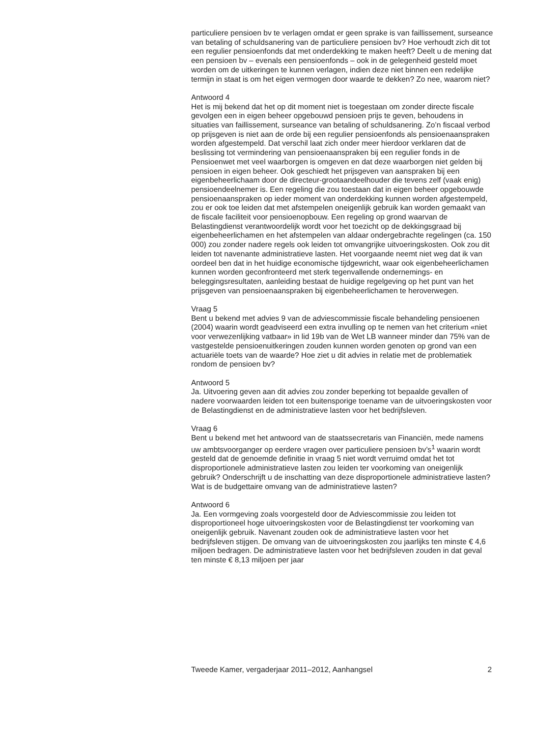particuliere pensioen bv te verlagen omdat er geen sprake is van faillissement, surseance van betaling of schuldsanering van de particuliere pensioen bv? Hoe verhoudt zich dit tot een regulier pensioenfonds dat met onderdekking te maken heeft? Deelt u de mening dat een pensioen bv – evenals een pensioenfonds – ook in de gelegenheid gesteld moet worden om de uitkeringen te kunnen verlagen, indien deze niet binnen een redelijke termijn in staat is om het eigen vermogen door waarde te dekken? Zo nee, waarom niet?
Antwoord 4
Het is mij bekend dat het op dit moment niet is toegestaan om zonder directe fiscale gevolgen een in eigen beheer opgebouwd pensioen prijs te geven, behoudens in situaties van faillissement, surseance van betaling of schuldsanering. Zo’n fiscaal verbod op prijsgeven is niet aan de orde bij een regulier pensioenfonds als pensioenaanspraken worden afgestempeld. Dat verschil laat zich onder meer hierdoor verklaren dat de beslissing tot vermindering van pensioenaanspraken bij een regulier fonds in de Pensioenwet met veel waarborgen is omgeven en dat deze waarborgen niet gelden bij pensioen in eigen beheer. Ook geschiedt het prijsgeven van aanspraken bij een eigenbeheerlichaam door de directeur-grootaandeelhouder die tevens zelf (vaak enig) pensioendeelnemer is. Een regeling die zou toestaan dat in eigen beheer opgebouwde pensioenaanspraken op ieder moment van onderdekking kunnen worden afgestempeld, zou er ook toe leiden dat met afstempelen oneigenlijk gebruik kan worden gemaakt van de fiscale faciliteit voor pensioenopbouw. Een regeling op grond waarvan de Belastingdienst verantwoordelijk wordt voor het toezicht op de dekkingsgraad bij eigenbeheerlichamen en het afstempelen van aldaar ondergebrachte regelingen (ca. 150 000) zou zonder nadere regels ook leiden tot omvangrijke uitvoeringskosten. Ook zou dit leiden tot navenante administratieve lasten. Het voorgaande neemt niet weg dat ik van oordeel ben dat in het huidige economische tijdgewricht, waar ook eigenbeheerlichamen kunnen worden geconfronteerd met sterk tegenvallende ondernemings- en beleggingsresultaten, aanleiding bestaat de huidige regelgeving op het punt van het prijsgeven van pensioenaanspraken bij eigenbeheerlichamen te heroverwegen.
Vraag 5
Bent u bekend met advies 9 van de adviescommissie fiscale behandeling pensioenen (2004) waarin wordt geadviseerd een extra invulling op te nemen van het criterium «niet voor verwezenlijking vatbaar» in lid 19b van de Wet LB wanneer minder dan 75% van de vastgestelde pensioenuitkeringen zouden kunnen worden genoten op grond van een actuariële toets van de waarde? Hoe ziet u dit advies in relatie met de problematiek rondom de pensioen bv?
Antwoord 5
Ja. Uitvoering geven aan dit advies zou zonder beperking tot bepaalde gevallen of nadere voorwaarden leiden tot een buitensporige toename van de uitvoeringskosten voor de Belastingdienst en de administratieve lasten voor het bedrijfsleven.
Vraag 6
Bent u bekend met het antwoord van de staatssecretaris van Financiën, mede namens uw ambtsvoorganger op eerdere vragen over particuliere pensioen bv’s<sup>1</sup> waarin wordt gesteld dat de genoemde definitie in vraag 5 niet wordt verruimd omdat het tot disproportionele administratieve lasten zou leiden ter voorkoming van oneigenlijk gebruik? Onderschrijft u de inschatting van deze disproportionele administratieve lasten? Wat is de budgettaire omvang van de administratieve lasten?
Antwoord 6
Ja. Een vormgeving zoals voorgesteld door de Adviescommissie zou leiden tot disproportioneel hoge uitvoeringskosten voor de Belastingdienst ter voorkoming van oneigenlijk gebruik. Navenant zouden ook de administratieve lasten voor het bedrijfsleven stijgen. De omvang van de uitvoeringskosten zou jaarlijks ten minste € 4,6 miljoen bedragen. De administratieve lasten voor het bedrijfsleven zouden in dat geval ten minste € 8,13 miljoen per jaar
Tweede Kamer, vergaderjaar 2011–2012, Aanhangsel 2